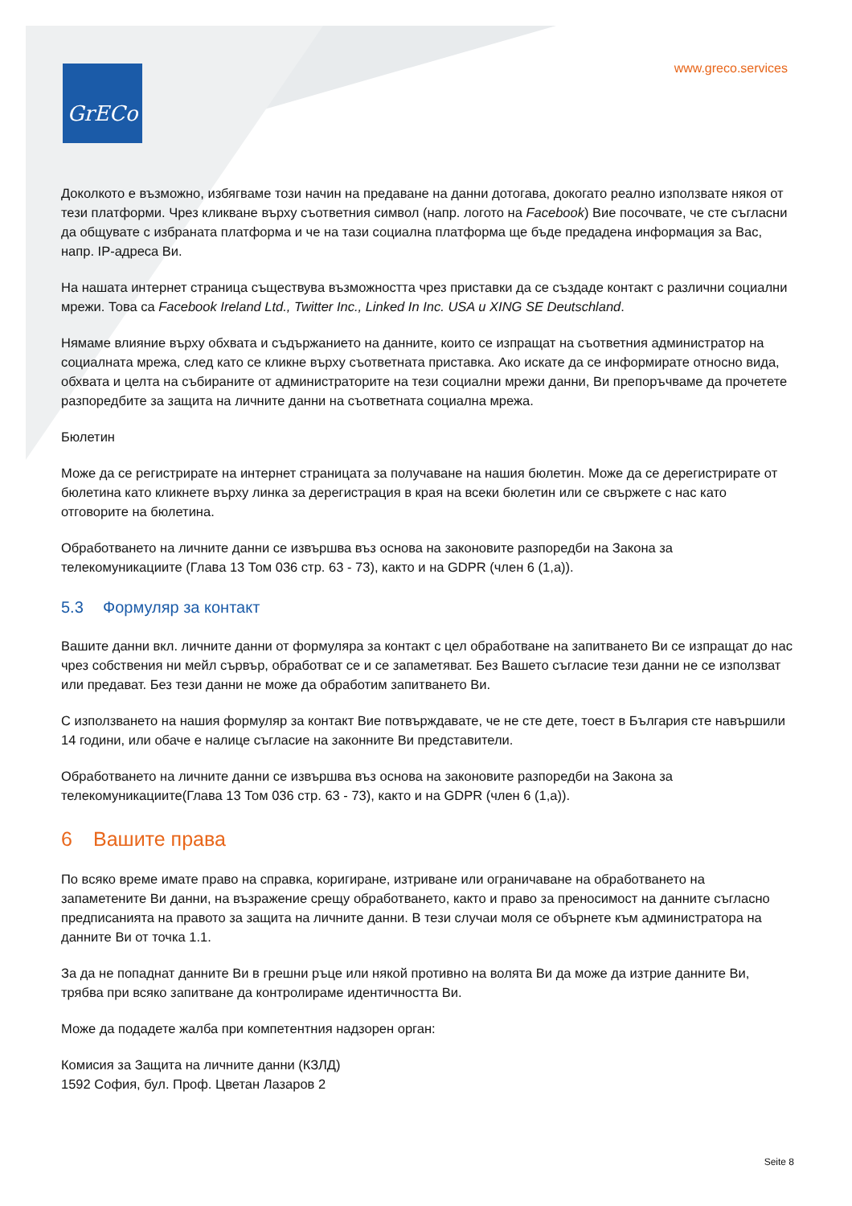GrECo www.greco.services
Доколкото е възможно, избягваме този начин на предаване на данни дотогава, докогато реално използвате някоя от тези платформи. Чрез кликване върху съответния символ (напр. логото на Facebook) Вие посочвате, че сте съгласни да общувате с избраната платформа и че на тази социална платформа ще бъде предадена информация за Вас, напр. IP-адреса Ви.
На нашата интернет страница съществува възможността чрез приставки да се създаде контакт с различни социални мрежи. Това са Facebook Ireland Ltd., Twitter Inc., Linked In Inc. USA u XING SE Deutschland.
Нямаме влияние върху обхвата и съдържанието на данните, които се изпращат на съответния администратор на социалната мрежа, след като се кликне върху съответната приставка. Ако искате да се информирате относно вида, обхвата и целта на събираните от администраторите на тези социални мрежи данни, Ви препоръчваме да прочетете разпоредбите за защита на личните данни на съответната социална мрежа.
Бюлетин
Може да се регистрирате на интернет страницата за получаване на нашия бюлетин. Може да се дерегистрирате от бюлетина като кликнете върху линка за дерегистрация в края на всеки бюлетин или се свържете с нас като отговорите на бюлетина.
Обработването на личните данни се извършва въз основа на законовите разпоредби на Закона за телекомуникациите (Глава 13 Том 036 стр. 63 - 73), както и на GDPR (член 6 (1,а)).
5.3 Формуляр за контакт
Вашите данни вкл. личните данни от формуляра за контакт с цел обработване на запитването Ви се изпращат до нас чрез собствения ни мейл сървър, обработват се и се запаметяват. Без Вашето съгласие тези данни не се използват или предават. Без тези данни не може да обработим запитването Ви.
С използването на нашия формуляр за контакт Вие потвърждавате, че не сте дете, тоест в България сте навършили 14 години, или обаче е налице съгласие на законните Ви представители.
Обработването на личните данни се извършва въз основа на законовите разпоредби на Закона за телекомуникациите(Глава 13 Том 036 стр. 63 - 73), както и на GDPR (член 6 (1,а)).
6 Вашите права
По всяко време имате право на справка, коригиране, изтриване или ограничаване на обработването на запаметените Ви данни, на възражение срещу обработването, както и право за преносимост на данните съгласно предписанията на правото за защита на личните данни. В тези случаи моля се обърнете към администратора на данните Ви от точка 1.1.
За да не попаднат данните Ви в грешни ръце или някой противно на волята Ви да може да изтрие данните Ви, трябва при всяко запитване да контролираме идентичността Ви.
Може да подадете жалба при компетентния надзорен орган:
Комисия за Защита на личните данни (КЗЛД)
1592 София, бул. Проф. Цветан Лазаров 2
Seite 8